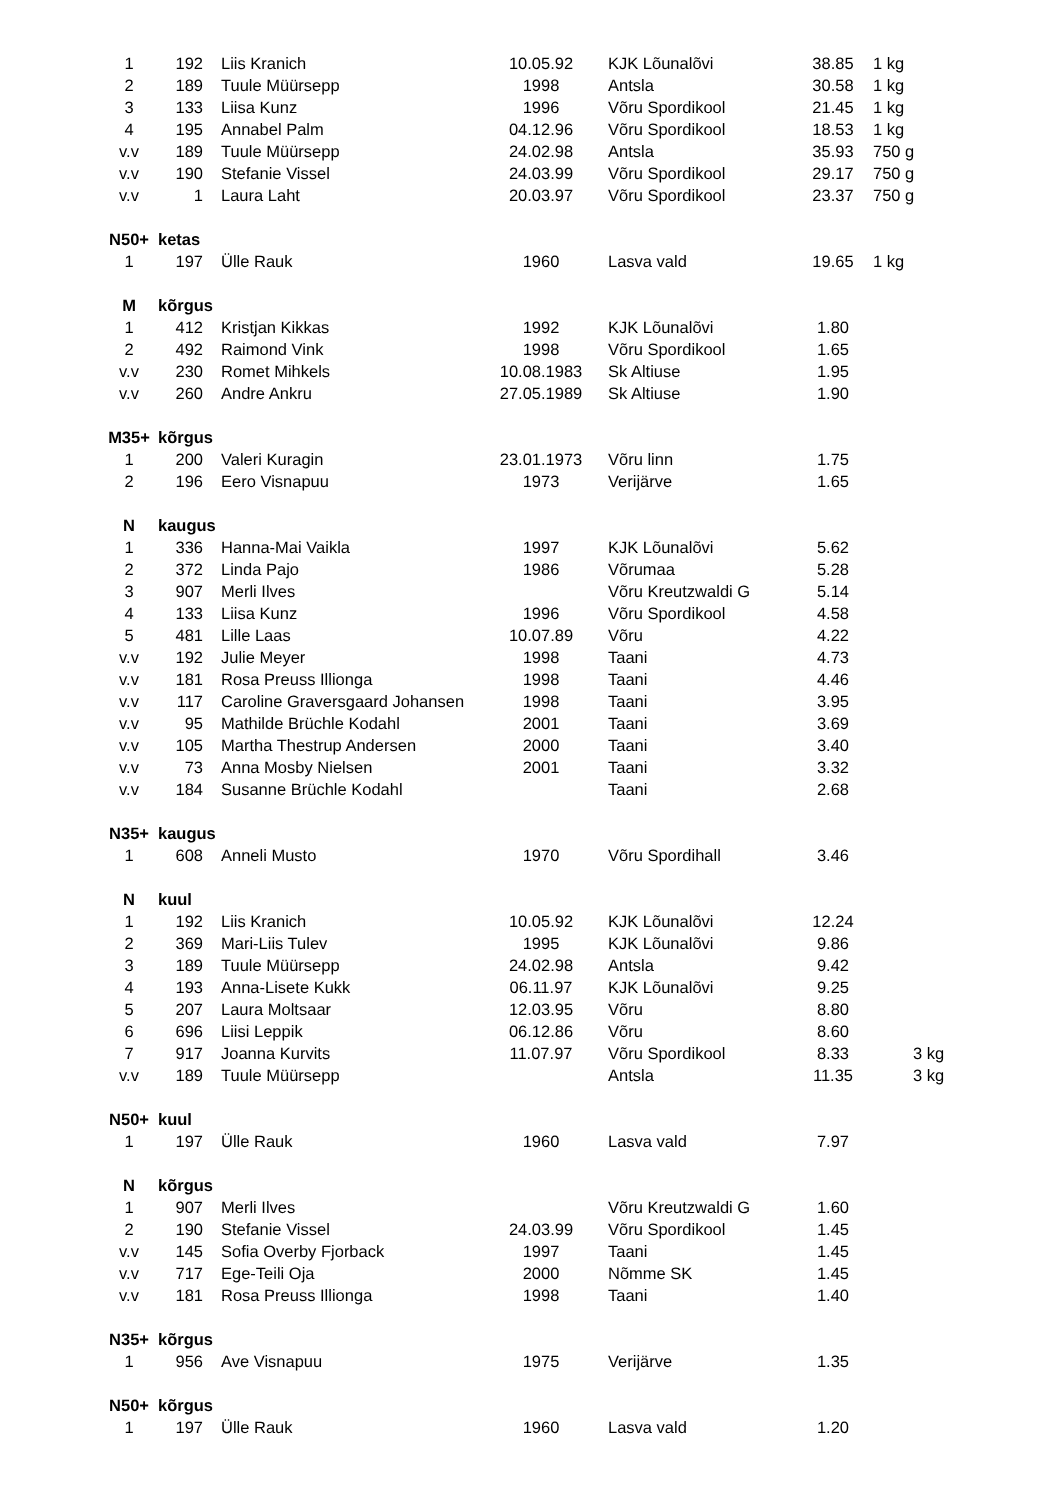| 1 | 192 | Liis Kranich | 10.05.92 | KJK Lõunalõvi | 38.85 | 1 kg |
| 2 | 189 | Tuule Müürsepp | 1998 | Antsla | 30.58 | 1 kg |
| 3 | 133 | Liisa Kunz | 1996 | Võru Spordikool | 21.45 | 1 kg |
| 4 | 195 | Annabel Palm | 04.12.96 | Võru Spordikool | 18.53 | 1 kg |
| v.v | 189 | Tuule Müürsepp | 24.02.98 | Antsla | 35.93 | 750 g |
| v.v | 190 | Stefanie Vissel | 24.03.99 | Võru Spordikool | 29.17 | 750 g |
| v.v | 1 | Laura Laht | 20.03.97 | Võru Spordikool | 23.37 | 750 g |
| N50+ | ketas | | | | | |
| 1 | 197 | Ülle Rauk | 1960 | Lasva vald | 19.65 | 1 kg |
| M | kõrgus | | | | | |
| 1 | 412 | Kristjan Kikkas | 1992 | KJK Lõunalõvi | 1.80 | |
| 2 | 492 | Raimond Vink | 1998 | Võru Spordikool | 1.65 | |
| v.v | 230 | Romet Mihkels | 10.08.1983 | Sk Altiuse | 1.95 | |
| v.v | 260 | Andre Ankru | 27.05.1989 | Sk Altiuse | 1.90 | |
| M35+ | kõrgus | | | | | |
| 1 | 200 | Valeri Kuragin | 23.01.1973 | Võru linn | 1.75 | |
| 2 | 196 | Eero Visnapuu | 1973 | Verijärve | 1.65 | |
| N | kaugus | | | | | |
| 1 | 336 | Hanna-Mai Vaikla | 1997 | KJK Lõunalõvi | 5.62 | |
| 2 | 372 | Linda Pajo | 1986 | Võrumaa | 5.28 | |
| 3 | 907 | Merli Ilves | | Võru Kreutzwaldi G | 5.14 | |
| 4 | 133 | Liisa Kunz | 1996 | Võru Spordikool | 4.58 | |
| 5 | 481 | Lille Laas | 10.07.89 | Võru | 4.22 | |
| v.v | 192 | Julie Meyer | 1998 | Taani | 4.73 | |
| v.v | 181 | Rosa Preuss Illionga | 1998 | Taani | 4.46 | |
| v.v | 117 | Caroline Graversgaard Johansen | 1998 | Taani | 3.95 | |
| v.v | 95 | Mathilde Brüchle Kodahl | 2001 | Taani | 3.69 | |
| v.v | 105 | Martha Thestrup Andersen | 2000 | Taani | 3.40 | |
| v.v | 73 | Anna Mosby Nielsen | 2001 | Taani | 3.32 | |
| v.v | 184 | Susanne Brüchle Kodahl | | Taani | 2.68 | |
| N35+ | kaugus | | | | | |
| 1 | 608 | Anneli Musto | 1970 | Võru Spordihall | 3.46 | |
| N | kuul | | | | | |
| 1 | 192 | Liis Kranich | 10.05.92 | KJK Lõunalõvi | 12.24 | |
| 2 | 369 | Mari-Liis Tulev | 1995 | KJK Lõunalõvi | 9.86 | |
| 3 | 189 | Tuule Müürsepp | 24.02.98 | Antsla | 9.42 | |
| 4 | 193 | Anna-Lisete Kukk | 06.11.97 | KJK Lõunalõvi | 9.25 | |
| 5 | 207 | Laura Moltsaar | 12.03.95 | Võru | 8.80 | |
| 6 | 696 | Liisi Leppik | 06.12.86 | Võru | 8.60 | |
| 7 | 917 | Joanna Kurvits | 11.07.97 | Võru Spordikool | 8.33 | 3 kg |
| v.v | 189 | Tuule Müürsepp | | Antsla | 11.35 | 3 kg |
| N50+ | kuul | | | | | |
| 1 | 197 | Ülle Rauk | 1960 | Lasva vald | 7.97 | |
| N | kõrgus | | | | | |
| 1 | 907 | Merli Ilves | | Võru Kreutzwaldi G | 1.60 | |
| 2 | 190 | Stefanie Vissel | 24.03.99 | Võru Spordikool | 1.45 | |
| v.v | 145 | Sofia Overby Fjorback | 1997 | Taani | 1.45 | |
| v.v | 717 | Ege-Teili Oja | 2000 | Nõmme SK | 1.45 | |
| v.v | 181 | Rosa Preuss Illionga | 1998 | Taani | 1.40 | |
| N35+ | kõrgus | | | | | |
| 1 | 956 | Ave Visnapuu | 1975 | Verijärve | 1.35 | |
| N50+ | kõrgus | | | | | |
| 1 | 197 | Ülle Rauk | 1960 | Lasva vald | 1.20 | |